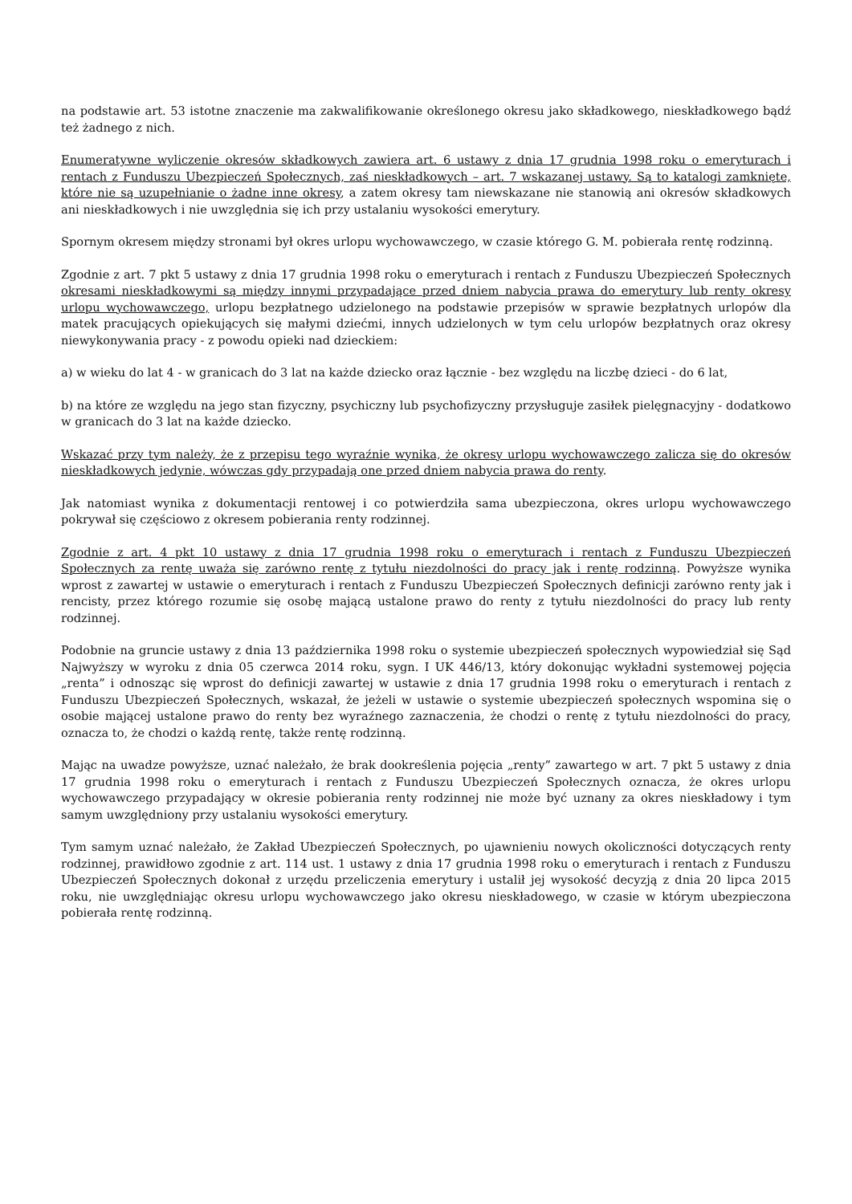na podstawie art. 53 istotne znaczenie ma zakwalifikowanie określonego okresu jako składkowego, nieskładkowego bądź też żadnego z nich.
Enumeratywne wyliczenie okresów składkowych zawiera art. 6 ustawy z dnia 17 grudnia 1998 roku o emeryturach i rentach z Funduszu Ubezpieczeń Społecznych, zaś nieskładkowych – art. 7 wskazanej ustawy. Są to katalogi zamknięte, które nie są uzupełnianie o żadne inne okresy, a zatem okresy tam niewskazane nie stanowią ani okresów składkowych ani nieskładkowych i nie uwzględnia się ich przy ustalaniu wysokości emerytury.
Spornym okresem między stronami był okres urlopu wychowawczego, w czasie którego G. M. pobierała rentę rodzinną.
Zgodnie z art. 7 pkt 5 ustawy z dnia 17 grudnia 1998 roku o emeryturach i rentach z Funduszu Ubezpieczeń Społecznych okresami nieskładkowymi są między innymi przypadające przed dniem nabycia prawa do emerytury lub renty okresy urlopu wychowawczego, urlopu bezpłatnego udzielonego na podstawie przepisów w sprawie bezpłatnych urlopów dla matek pracujących opiekujących się małymi dziećmi, innych udzielonych w tym celu urlopów bezpłatnych oraz okresy niewykonywania pracy - z powodu opieki nad dzieckiem:
a) w wieku do lat 4 - w granicach do 3 lat na każde dziecko oraz łącznie - bez względu na liczbę dzieci - do 6 lat,
b) na które ze względu na jego stan fizyczny, psychiczny lub psychofizyczny przysługuje zasiłek pielęgnacyjny - dodatkowo w granicach do 3 lat na każde dziecko.
Wskazać przy tym należy, że z przepisu tego wyraźnie wynika, że okresy urlopu wychowawczego zalicza się do okresów nieskładkowych jedynie, wówczas gdy przypadają one przed dniem nabycia prawa do renty.
Jak natomiast wynika z dokumentacji rentowej i co potwierdziła sama ubezpieczona, okres urlopu wychowawczego pokrywał się częściowo z okresem pobierania renty rodzinnej.
Zgodnie z art. 4 pkt 10 ustawy z dnia 17 grudnia 1998 roku o emeryturach i rentach z Funduszu Ubezpieczeń Społecznych za rentę uważa się zarówno rentę z tytułu niezdolności do pracy jak i rentę rodzinną. Powyższe wynika wprost z zawartej w ustawie o emeryturach i rentach z Funduszu Ubezpieczeń Społecznych definicji zarówno renty jak i rencisty, przez którego rozumie się osobę mającą ustalone prawo do renty z tytułu niezdolności do pracy lub renty rodzinnej.
Podobnie na gruncie ustawy z dnia 13 października 1998 roku o systemie ubezpieczeń społecznych wypowiedział się Sąd Najwyższy w wyroku z dnia 05 czerwca 2014 roku, sygn. I UK 446/13, który dokonując wykładni systemowej pojęcia „renta” i odnosząc się wprost do definicji zawartej w ustawie z dnia 17 grudnia 1998 roku o emeryturach i rentach z Funduszu Ubezpieczeń Społecznych, wskazał, że jeżeli w ustawie o systemie ubezpieczeń społecznych wspomina się o osobie mającej ustalone prawo do renty bez wyraźnego zaznaczenia, że chodzi o rentę z tytułu niezdolności do pracy, oznacza to, że chodzi o każdą rentę, także rentę rodzinną.
Mając na uwadze powyższe, uznać należało, że brak dookreślenia pojęcia „renty” zawartego w art. 7 pkt 5 ustawy z dnia 17 grudnia 1998 roku o emeryturach i rentach z Funduszu Ubezpieczeń Społecznych oznacza, że okres urlopu wychowawczego przypadający w okresie pobierania renty rodzinnej nie może być uznany za okres nieskładowy i tym samym uwzględniony przy ustalaniu wysokości emerytury.
Tym samym uznać należało, że Zakład Ubezpieczeń Społecznych, po ujawnieniu nowych okoliczności dotyczących renty rodzinnej, prawidłowo zgodnie z art. 114 ust. 1 ustawy z dnia 17 grudnia 1998 roku o emeryturach i rentach z Funduszu Ubezpieczeń Społecznych dokonał z urzędu przeliczenia emerytury i ustalił jej wysokość decyzją z dnia 20 lipca 2015 roku, nie uwzględniając okresu urlopu wychowawczego jako okresu nieskładowego, w czasie w którym ubezpieczona pobierała rentę rodzinną.